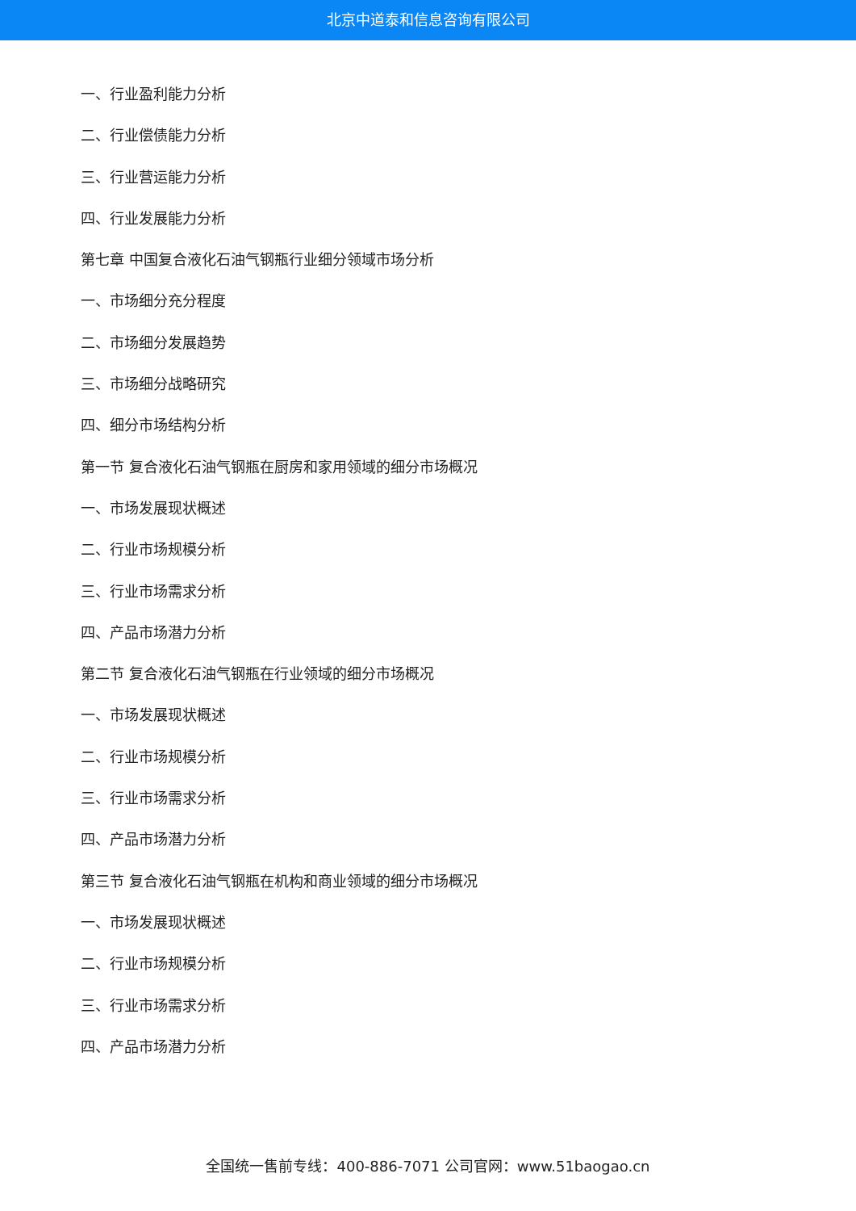北京中道泰和信息咨询有限公司
一、行业盈利能力分析
二、行业偿债能力分析
三、行业营运能力分析
四、行业发展能力分析
第七章 中国复合液化石油气钢瓶行业细分领域市场分析
一、市场细分充分程度
二、市场细分发展趋势
三、市场细分战略研究
四、细分市场结构分析
第一节 复合液化石油气钢瓶在厨房和家用领域的细分市场概况
一、市场发展现状概述
二、行业市场规模分析
三、行业市场需求分析
四、产品市场潜力分析
第二节 复合液化石油气钢瓶在行业领域的细分市场概况
一、市场发展现状概述
二、行业市场规模分析
三、行业市场需求分析
四、产品市场潜力分析
第三节 复合液化石油气钢瓶在机构和商业领域的细分市场概况
一、市场发展现状概述
二、行业市场规模分析
三、行业市场需求分析
四、产品市场潜力分析
全国统一售前专线：400-886-7071 公司官网：www.51baogao.cn